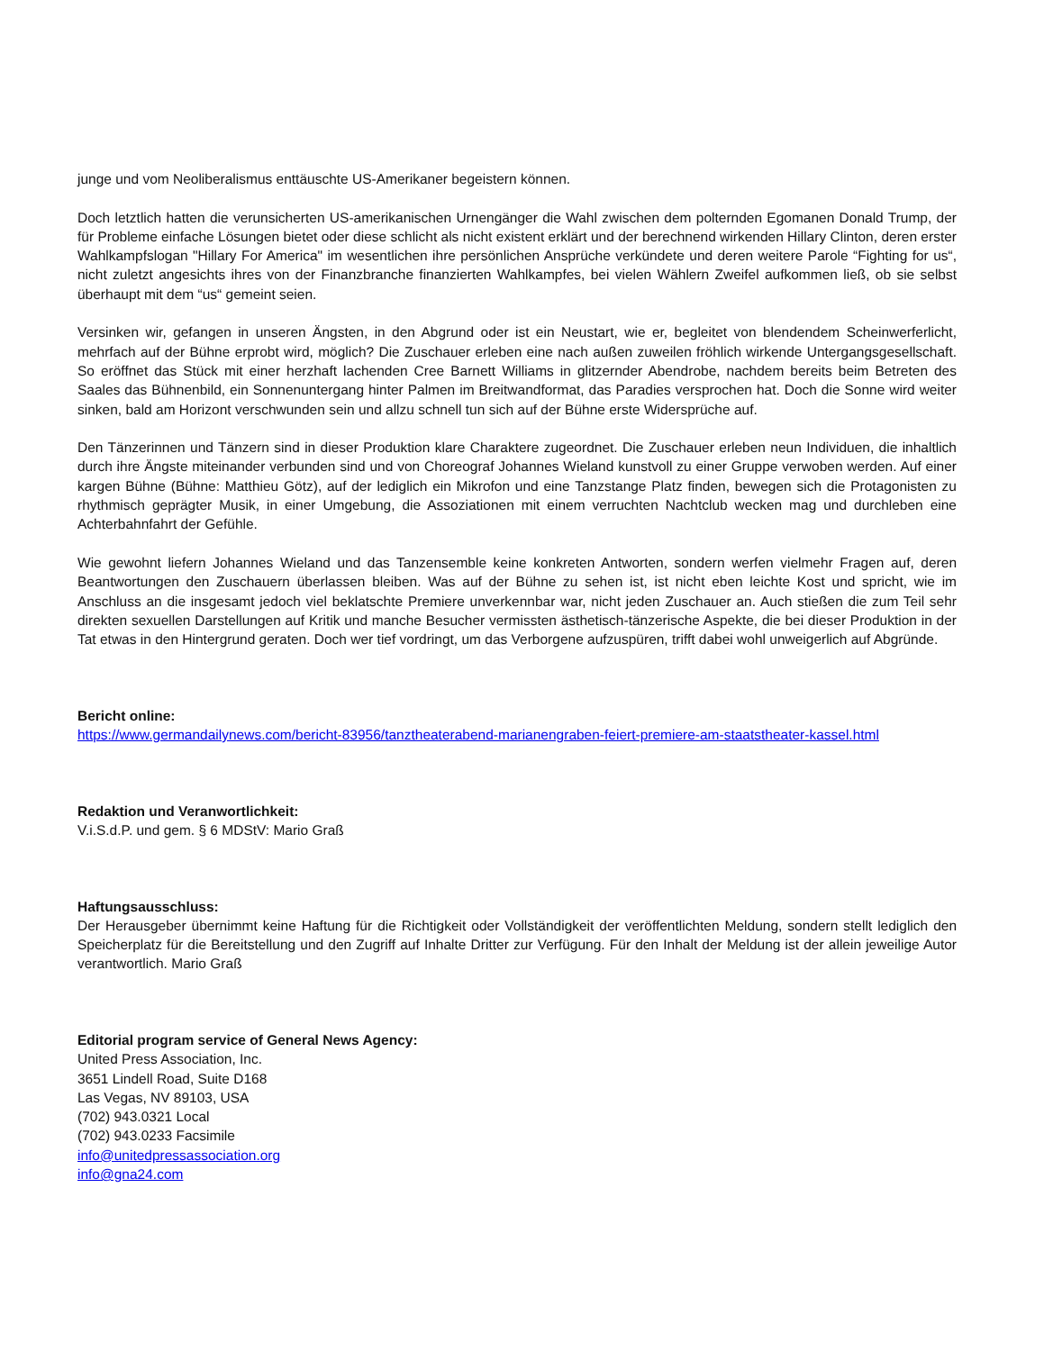junge und vom Neoliberalismus enttäuschte US-Amerikaner begeistern können.
Doch letztlich hatten die verunsicherten US-amerikanischen Urnengänger die Wahl zwischen dem polternden Egomanen Donald Trump, der für Probleme einfache Lösungen bietet oder diese schlicht als nicht existent erklärt und der berechnend wirkenden Hillary Clinton, deren erster Wahlkampfslogan "Hillary For America" im wesentlichen ihre persönlichen Ansprüche verkündete und deren weitere Parole “Fighting for us“, nicht zuletzt angesichts ihres von der Finanzbranche finanzierten Wahlkampfes, bei vielen Wählern Zweifel aufkommen ließ, ob sie selbst überhaupt mit dem “us“ gemeint seien.
Versinken wir, gefangen in unseren Ängsten, in den Abgrund oder ist ein Neustart, wie er, begleitet von blendendem Scheinwerferlicht, mehrfach auf der Bühne erprobt wird, möglich? Die Zuschauer erleben eine nach außen zuweilen fröhlich wirkende Untergangsgesellschaft. So eröffnet das Stück mit einer herzhaft lachenden Cree Barnett Williams in glitzernder Abendrobe, nachdem bereits beim Betreten des Saales das Bühnenbild, ein Sonnenuntergang hinter Palmen im Breitwandformat, das Paradies versprochen hat. Doch die Sonne wird weiter sinken, bald am Horizont verschwunden sein und allzu schnell tun sich auf der Bühne erste Widersprüche auf.
Den Tänzerinnen und Tänzern sind in dieser Produktion klare Charaktere zugeordnet. Die Zuschauer erleben neun Individuen, die inhaltlich durch ihre Ängste miteinander verbunden sind und von Choreograf Johannes Wieland kunstvoll zu einer Gruppe verwoben werden. Auf einer kargen Bühne (Bühne: Matthieu Götz), auf der lediglich ein Mikrofon und eine Tanzstange Platz finden, bewegen sich die Protagonisten zu rhythmisch geprägter Musik, in einer Umgebung, die Assoziationen mit einem verruchten Nachtclub wecken mag und durchleben eine Achterbahnfahrt der Gefühle.
Wie gewohnt liefern Johannes Wieland und das Tanzensemble keine konkreten Antworten, sondern werfen vielmehr Fragen auf, deren Beantwortungen den Zuschauern überlassen bleiben. Was auf der Bühne zu sehen ist, ist nicht eben leichte Kost und spricht, wie im Anschluss an die insgesamt jedoch viel beklatschte Premiere unverkennbar war, nicht jeden Zuschauer an. Auch stießen die zum Teil sehr direkten sexuellen Darstellungen auf Kritik und manche Besucher vermissten ästhetisch-tänzerische Aspekte, die bei dieser Produktion in der Tat etwas in den Hintergrund geraten. Doch wer tief vordringt, um das Verborgene aufzuspüren, trifft dabei wohl unweigerlich auf Abgründe.
Bericht online:
https://www.germandailynews.com/bericht-83956/tanztheaterabend-marianengraben-feiert-premiere-am-staatstheater-kassel.html
Redaktion und Veranwortlichkeit:
V.i.S.d.P. und gem. § 6 MDStV: Mario Graß
Haftungsausschluss:
Der Herausgeber übernimmt keine Haftung für die Richtigkeit oder Vollständigkeit der veröffentlichten Meldung, sondern stellt lediglich den Speicherplatz für die Bereitstellung und den Zugriff auf Inhalte Dritter zur Verfügung. Für den Inhalt der Meldung ist der allein jeweilige Autor verantwortlich. Mario Graß
Editorial program service of General News Agency:
United Press Association, Inc.
3651 Lindell Road, Suite D168
Las Vegas, NV 89103, USA
(702) 943.0321 Local
(702) 943.0233 Facsimile
info@unitedpressassociation.org
info@gna24.com